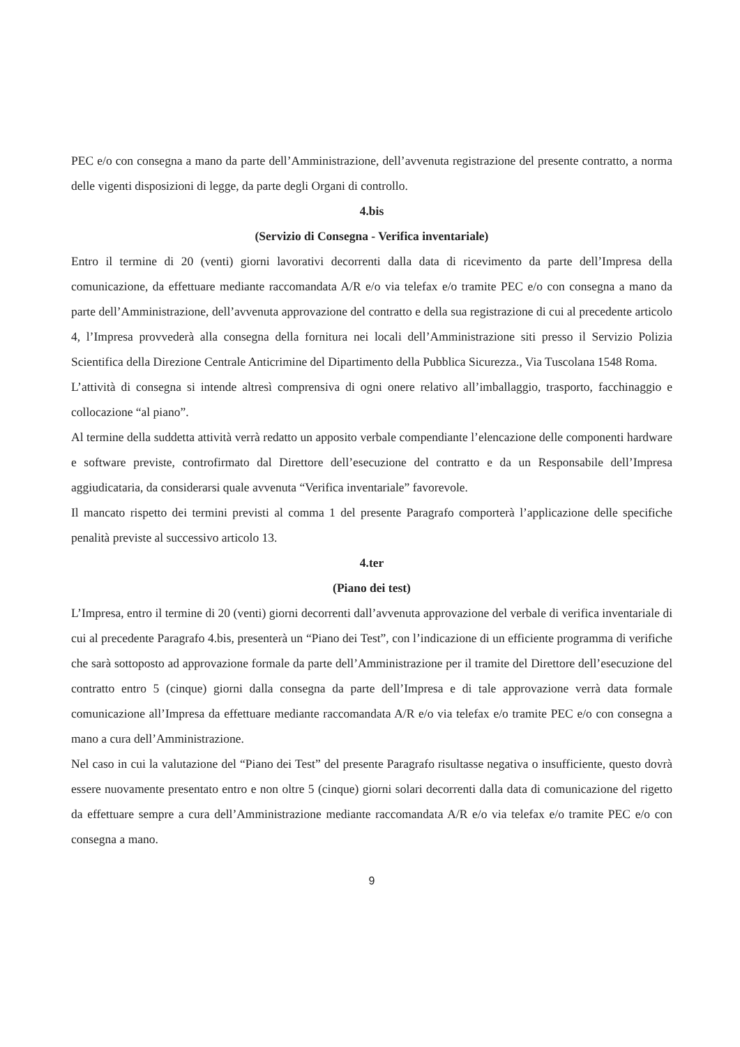PEC e/o con consegna a mano da parte dell’Amministrazione, dell’avvenuta registrazione del presente contratto, a norma delle vigenti disposizioni di legge, da parte degli Organi di controllo.
4.bis
(Servizio di Consegna - Verifica inventariale)
Entro il termine di 20 (venti) giorni lavorativi decorrenti dalla data di ricevimento da parte dell’Impresa della comunicazione, da effettuare mediante raccomandata A/R e/o via telefax e/o tramite PEC e/o con consegna a mano da parte dell’Amministrazione, dell’avvenuta approvazione del contratto e della sua registrazione di cui al precedente articolo 4, l’Impresa provvederà alla consegna della fornitura nei locali dell’Amministrazione siti presso il Servizio Polizia Scientifica della Direzione Centrale Anticrimine del Dipartimento della Pubblica Sicurezza., Via Tuscolana 1548 Roma.
L’attività di consegna si intende altresì comprensiva di ogni onere relativo all’imballaggio, trasporto, facchinaggio e collocazione “al piano”.
Al termine della suddetta attività verrà redatto un apposito verbale compendiante l’elencazione delle componenti hardware e software previste, controfirmato dal Direttore dell’esecuzione del contratto e da un Responsabile dell’Impresa aggiudicataria, da considerarsi quale avvenuta “Verifica inventariale” favorevole.
Il mancato rispetto dei termini previsti al comma 1 del presente Paragrafo comporterà l’applicazione delle specifiche penalità previste al successivo articolo 13.
4.ter
(Piano dei test)
L’Impresa, entro il termine di 20 (venti) giorni decorrenti dall’avvenuta approvazione del verbale di verifica inventariale di cui al precedente Paragrafo 4.bis, presenterà un “Piano dei Test”, con l’indicazione di un efficiente programma di verifiche che sarà sottoposto ad approvazione formale da parte dell’Amministrazione per il tramite del Direttore dell’esecuzione del contratto entro 5 (cinque) giorni dalla consegna da parte dell’Impresa e di tale approvazione verrà data formale comunicazione all’Impresa da effettuare mediante raccomandata A/R e/o via telefax e/o tramite PEC e/o con consegna a mano a cura dell’Amministrazione.
Nel caso in cui la valutazione del “Piano dei Test” del presente Paragrafo risultasse negativa o insufficiente, questo dovrà essere nuovamente presentato entro e non oltre 5 (cinque) giorni solari decorrenti dalla data di comunicazione del rigetto da effettuare sempre a cura dell’Amministrazione mediante raccomandata A/R e/o via telefax e/o tramite PEC e/o con consegna a mano.
9